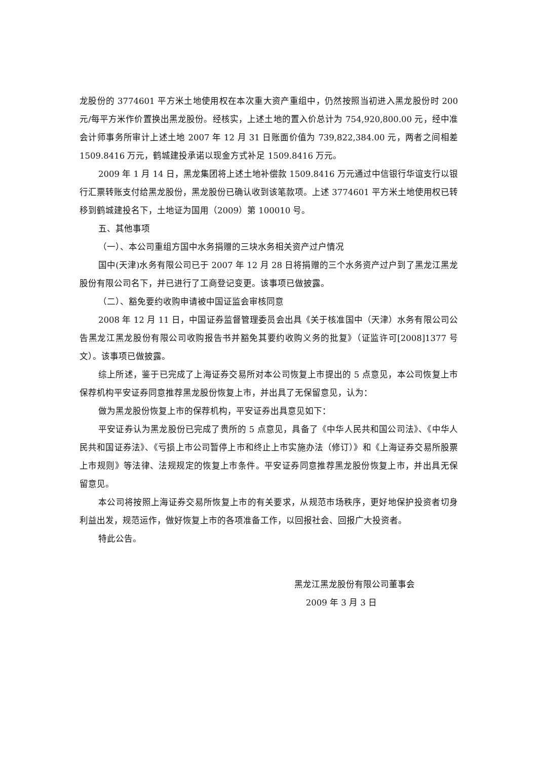龙股份的 3774601 平方米土地使用权在本次重大资产重组中，仍然按照当初进入黑龙股份时 200 元/每平方米作价置换出黑龙股份。经核实，上述土地的置入价总计为 754,920,800.00 元，经中准会计师事务所审计上述土地 2007 年 12 月 31 日账面价值为 739,822,384.00 元，两者之间相差 1509.8416 万元，鹤城建投承诺以现金方式补足 1509.8416 万元。
2009 年 1 月 14 日，黑龙集团将上述土地补偿款 1509.8416 万元通过中信银行华谊支行以银行汇票转账支付给黑龙股份，黑龙股份已确认收到该笔款项。上述 3774601 平方米土地使用权已转移到鹤城建投名下，土地证为国用（2009）第 100010 号。
五、其他事项
（一）、本公司重组方国中水务捐赠的三块水务相关资产过户情况
国中(天津)水务有限公司已于 2007 年 12 月 28 日将捐赠的三个水务资产过户到了黑龙江黑龙股份有限公司名下，并已进行了工商登记变更。该事项已做披露。
（二）、豁免要约收购申请被中国证监会审核同意
2008 年 12 月 11 日，中国证券监督管理委员会出具《关于核准国中（天津）水务有限公司公告黑龙江黑龙股份有限公司收购报告书并豁免其要约收购义务的批复》（证监许可[2008]1377 号文）。该事项已做披露。
综上所述，鉴于已完成了上海证券交易所对本公司恢复上市提出的 5 点意见，本公司恢复上市保荐机构平安证券同意推荐黑龙股份恢复上市，并出具了无保留意见，认为：
做为黑龙股份恢复上市的保荐机构，平安证券出具意见如下：
平安证券认为黑龙股份已完成了贵所的 5 点意见，具备了《中华人民共和国公司法》、《中华人民共和国证券法》、《亏损上市公司暂停上市和终止上市实施办法（修订）》和《上海证券交易所股票上市规则》等法律、法规规定的恢复上市条件。平安证券同意推荐黑龙股份恢复上市，并出具无保留意见。
本公司将按照上海证券交易所恢复上市的有关要求，从规范市场秩序，更好地保护投资者切身利益出发，规范运作，做好恢复上市的各项准备工作，以回报社会、回报广大投资者。
特此公告。
黑龙江黑龙股份有限公司董事会
2009 年 3 月 3 日